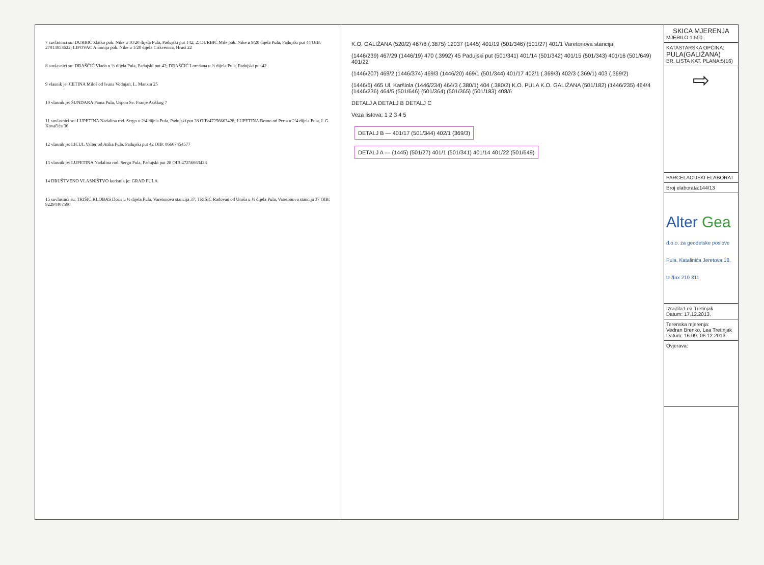7 suvlasnici su: DURBIĆ Zlatko pok. Nike u 10/20 dijela Pula, Padujski put 142; 2. DURBIĆ Mile pok. Nike u 9/20 dijela Pula, Padujski put 44 OIB: 27013053622; LIPOVAC Antonija pok. Nike u 1/20 dijela Crikvenica, Hrust 22
8 suvlasnici su: DRAŠČIĆ Vlado u ½ dijela Pula, Padujski put 42; DRAŠČIĆ Loredana u ½ dijela Pula, Padujski put 42
9 vlasnik je: CETINA Miloš od Ivana Vodnjan, L. Manzin 25
10 vlasnik je: ŠUNDARA Pama Pula, Uspon Sv. Franje Asiškog 7
11 suvlasnici su: LUPETINA Nadalina rod. Sergo u 2/4 dijela Pula, Padujski put 28 OIB:47256663428; LUPETINA Bruno od Perta u 2/4 dijela Pula, I. G. Kovačića 36
12 vlasnik je: LICUL Valter od Atilia Pula, Padujski put 42 OIB: 86667454577
13 vlasnik je: LUPETINA Nadalina rod. Sergo Pula, Padujski put 28 OIB:47256663428
14 DRUŠTVENO VLASNIŠTVO korisnik je: GRAD PULA
15 suvlasnici su: TRIŠIĆ KLOBAS Doris u ½ dijela Pula, Varetonova stancija 37; TRIŠIĆ Radovan od Uroša u ½ dijela Pula, Varetonova stancija 37 OIB: 92294407590
K.O. GALIŽANA (520/2) 467/8 (.3875) 12037 (1445) 401/19 (501/346) (501/27) 401/1 Varetonova stancija
(1446/239) 467/29 (1446/19) 470 (.3992) 45 Padujski put (501/341) 401/14 (501/342) 401/15 (501/343) 401/16 (501/649) 401/22
(1446/207) 469/2 (1446/374) 469/3 (1446/20) 469/1 (501/344) 401/17 402/1 (.369/3) 402/3 (.369/1) 403 (.369/2)
(1446/6) 465 Ul. Karšiola (1446/234) 464/3 (.380/1) 404 (.380/2) K.O. PULA K.O. GALIŽANA (501/182) (1446/235) 464/4 (1446/236) 464/5 (501/646) (501/364) (501/365) (501/183) 408/6
DETALJ A DETALJ B DETALJ C
Veza listova: 1 2 3 4 5
DETALJ B — 401/17 (501/344) 402/1 (369/3)
DETALJ A — (1445) (501/27) 401/1 (501/341) 401/14 401/22 (501/649)
SKICA MJERENJA
MJERILO 1:500
KATASTARSKA OPĆINA:
PULA(GALIŽANA)
BR. LISTA KAT. PLANA:5(16)
⇨
PARCELACIJSKI ELABORAT
Broj elaborata:144/13
Alter Gea
d.o.o. za geodetske poslove
Pula, Katalinića Jeretova 18, tel/fax 210 311
Izradila:Lea Tretinjak
Datum: 17.12.2013.
Terenska mjerenja:
Vedran Brenko, Lea Tretinjak
Datum: 16.09.-06.12.2013.
Ovjerava: